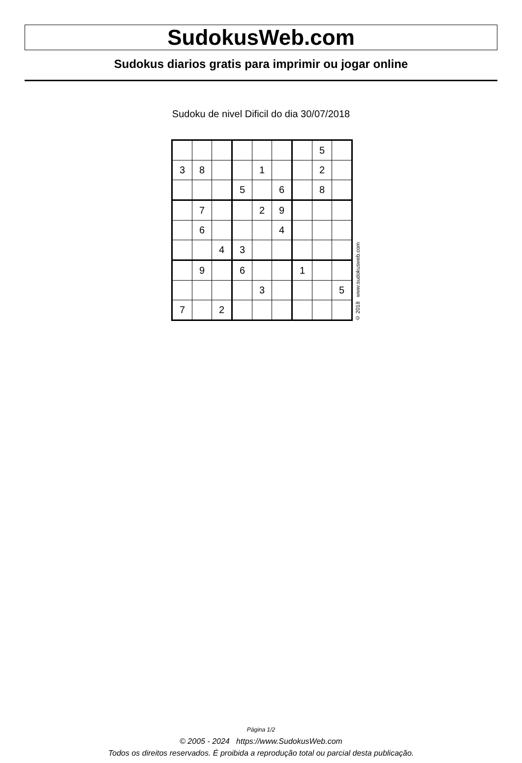SudokusWeb.com
Sudokus diarios gratis para imprimir ou jogar online
Sudoku de nivel Dificil do dia 30/07/2018
| | | | | | | | 5 | |
| 3 | 8 | | | 1 | | | 2 | |
| | | | 5 | | 6 | | 8 | |
| | 7 | | | 2 | 9 | | | |
| | 6 | | | | 4 | | | |
| | | 4 | 3 | | | | | |
| | 9 | | 6 | | | 1 | | |
| | | | | 3 | | | | 5 |
| 7 | | 2 | | | | | | |
© 2018 www.sudokusweb.com
Página 1/2
© 2005 - 2024 https://www.SudokusWeb.com
Todos os direitos reservados. É proibida a reprodução total ou parcial desta publicação.